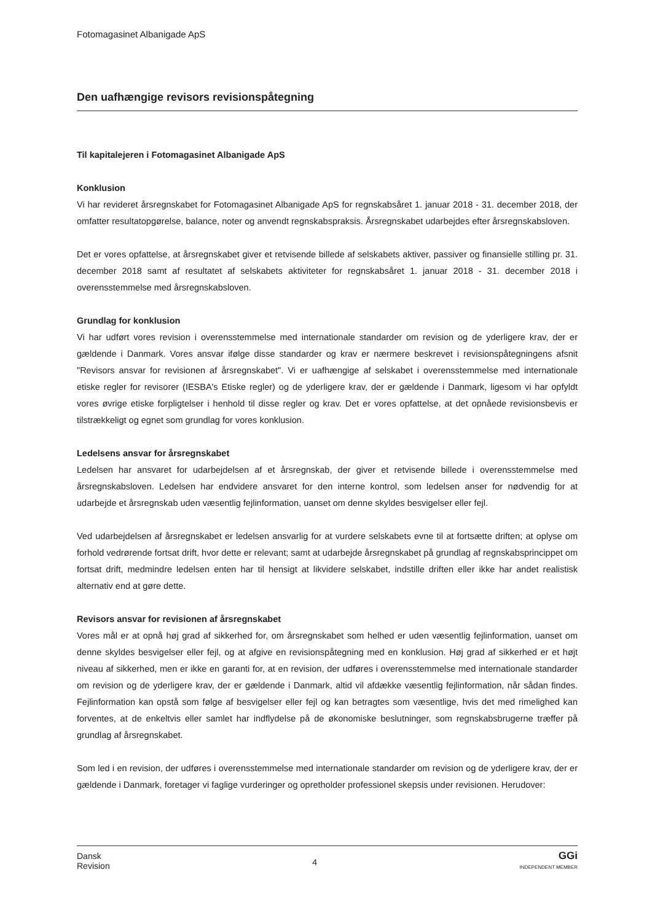Fotomagasinet Albanigade ApS
Den uafhængige revisors revisionspåtegning
Til kapitalejeren i Fotomagasinet Albanigade ApS
Konklusion
Vi har revideret årsregnskabet for Fotomagasinet Albanigade ApS for regnskabsåret 1. januar 2018 - 31. december 2018, der omfatter resultatopgørelse, balance, noter og anvendt regnskabspraksis. Årsregnskabet udarbejdes efter årsregnskabsloven.
Det er vores opfattelse, at årsregnskabet giver et retvisende billede af selskabets aktiver, passiver og finansielle stilling pr. 31. december 2018 samt af resultatet af selskabets aktiviteter for regnskabsåret 1. januar 2018 - 31. december 2018 i overensstemmelse med årsregnskabsloven.
Grundlag for konklusion
Vi har udført vores revision i overensstemmelse med internationale standarder om revision og de yderligere krav, der er gældende i Danmark. Vores ansvar ifølge disse standarder og krav er nærmere beskrevet i revisionspåtegningens afsnit "Revisors ansvar for revisionen af årsregnskabet". Vi er uafhængige af selskabet i overensstemmelse med internationale etiske regler for revisorer (IESBA's Etiske regler) og de yderligere krav, der er gældende i Danmark, ligesom vi har opfyldt vores øvrige etiske forpligtelser i henhold til disse regler og krav. Det er vores opfattelse, at det opnåede revisionsbevis er tilstrækkeligt og egnet som grundlag for vores konklusion.
Ledelsens ansvar for årsregnskabet
Ledelsen har ansvaret for udarbejdelsen af et årsregnskab, der giver et retvisende billede i overensstemmelse med årsregnskabsloven. Ledelsen har endvidere ansvaret for den interne kontrol, som ledelsen anser for nødvendig for at udarbejde et årsregnskab uden væsentlig fejlinformation, uanset om denne skyldes besvigelser eller fejl.
Ved udarbejdelsen af årsregnskabet er ledelsen ansvarlig for at vurdere selskabets evne til at fortsætte driften; at oplyse om forhold vedrørende fortsat drift, hvor dette er relevant; samt at udarbejde årsregnskabet på grundlag af regnskabsprincippet om fortsat drift, medmindre ledelsen enten har til hensigt at likvidere selskabet, indstille driften eller ikke har andet realistisk alternativ end at gøre dette.
Revisors ansvar for revisionen af årsregnskabet
Vores mål er at opnå høj grad af sikkerhed for, om årsregnskabet som helhed er uden væsentlig fejlinformation, uanset om denne skyldes besvigelser eller fejl, og at afgive en revisionspåtegning med en konklusion. Høj grad af sikkerhed er et højt niveau af sikkerhed, men er ikke en garanti for, at en revision, der udføres i overensstemmelse med internationale standarder om revision og de yderligere krav, der er gældende i Danmark, altid vil afdække væsentlig fejlinformation, når sådan findes. Fejlinformation kan opstå som følge af besvigelser eller fejl og kan betragtes som væsentlige, hvis det med rimelighed kan forventes, at de enkeltvis eller samlet har indflydelse på de økonomiske beslutninger, som regnskabsbrugerne træffer på grundlag af årsregnskabet.
Som led i en revision, der udføres i overensstemmelse med internationale standarder om revision og de yderligere krav, der er gældende i Danmark, foretager vi faglige vurderinger og opretholder professionel skepsis under revisionen. Herudover:
Dansk
Revision
4
GGi
INDEPENDENT MEMBER